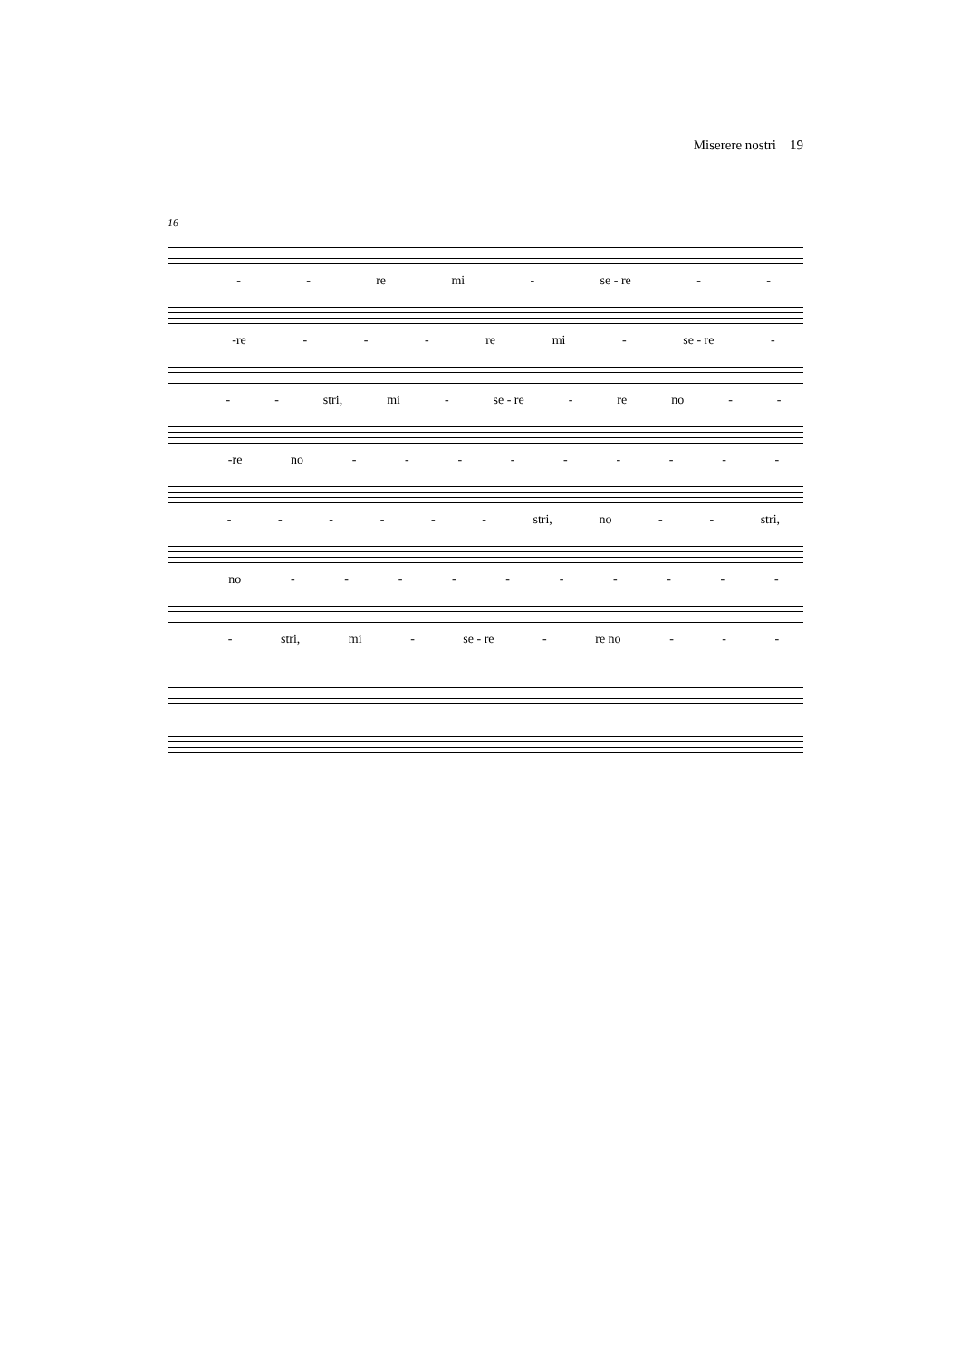Miserere nostri 19
16
- - re mi - se - re - -
-re - - - re mi - se - re -
- - stri, mi - se - re - re no - -
-re no - - - - - - - - -
- - - - - - stri, no - - stri,
no - - - - - - - - - -
- stri, mi - se - re - re no - - -